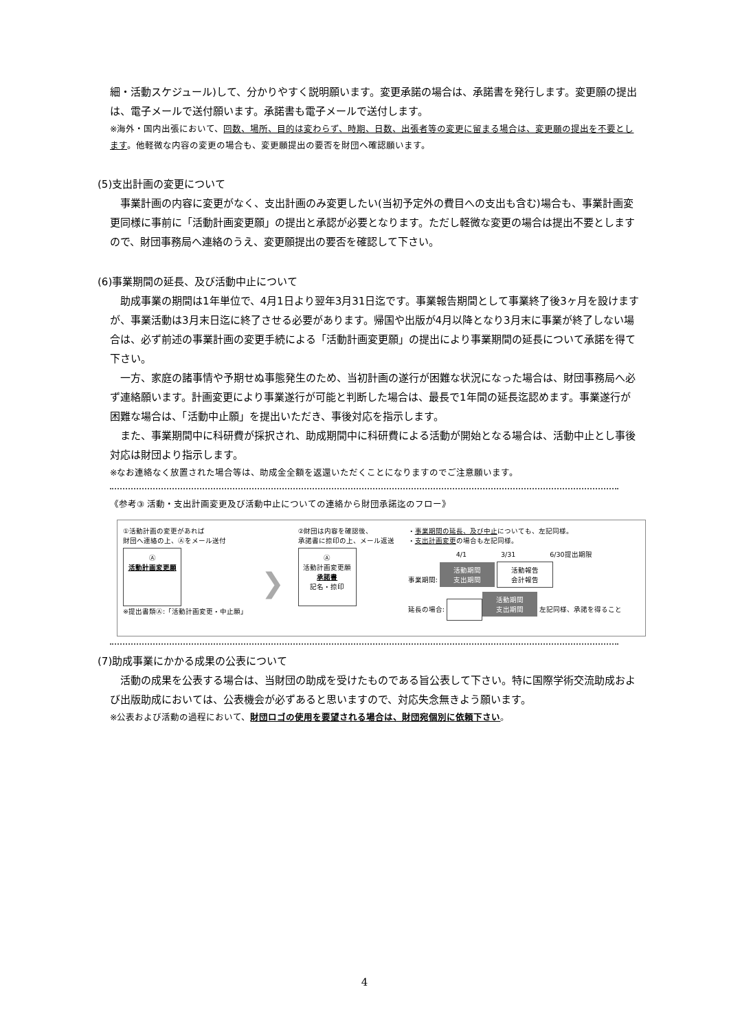細・活動スケジュール)して、分かりやすく説明願います。変更承諾の場合は、承諾書を発行します。変更願の提出は、電子メールで送付願います。承諾書も電子メールで送付します。
※海外・国内出張において、回数、場所、目的は変わらず、時期、日数、出張者等の変更に留まる場合は、変更願の提出を不要とします。他軽微な内容の変更の場合も、変更願提出の要否を財団へ確認願います。
(5)支出計画の変更について
　事業計画の内容に変更がなく、支出計画のみ変更したい(当初予定外の費目への支出も含む)場合も、事業計画変更同様に事前に「活動計画変更願」の提出と承認が必要となります。ただし軽微な変更の場合は提出不要としますので、財団事務局へ連絡のうえ、変更願提出の要否を確認して下さい。
(6)事業期間の延長、及び活動中止について
　助成事業の期間は1年単位で、4月1日より翌年3月31日迄です。事業報告期間として事業終了後3ヶ月を設けますが、事業活動は3月末日迄に終了させる必要があります。帰国や出版が4月以降となり3月末に事業が終了しない場合は、必ず前述の事業計画の変更手続による「活動計画変更願」の提出により事業期間の延長について承諾を得て下さい。
　一方、家庭の諸事情や予期せぬ事態発生のため、当初計画の遂行が困難な状況になった場合は、財団事務局へ必ず連絡願います。計画変更により事業遂行が可能と判断した場合は、最長で1年間の延長迄認めます。事業遂行が困難な場合は、「活動中止願」を提出いただき、事後対応を指示します。
　また、事業期間中に科研費が採択され、助成期間中に科研費による活動が開始となる場合は、活動中止とし事後対応は財団より指示します。
※なお連絡なく放置された場合等は、助成金全額を返還いただくことになりますのでご注意願います。
《参考③ 活動・支出計画変更及び活動中止についての連絡から財団承諾迄のフロー》
①活動計画の変更があれば
財団へ連絡の上、Ⓐをメール送付
Ⓐ
活動計画変更願
※提出書類Ⓐ:「活動計画変更・中止願」
❯
②財団は内容を確認後、
承諾書に捺印の上、メール返送
Ⓐ
活動計画変更願
承諾書
記名・捺印
・事業期間の延長、及び中止についても、左記同様。
・支出計画変更の場合も左記同様。
4/1　　　　　3/31　　　　　6/30提出期限
事業期間: 活動期間
支出期間 活動報告
会計報告
延長の場合: 活動期間
支出期間 左記同様、承諾を得ること
(7)助成事業にかかる成果の公表について
　活動の成果を公表する場合は、当財団の助成を受けたものである旨公表して下さい。特に国際学術交流助成および出版助成においては、公表機会が必ずあると思いますので、対応失念無きよう願います。
※公表および活動の過程において、財団ロゴの使用を要望される場合は、財団宛個別に依頼下さい。
4